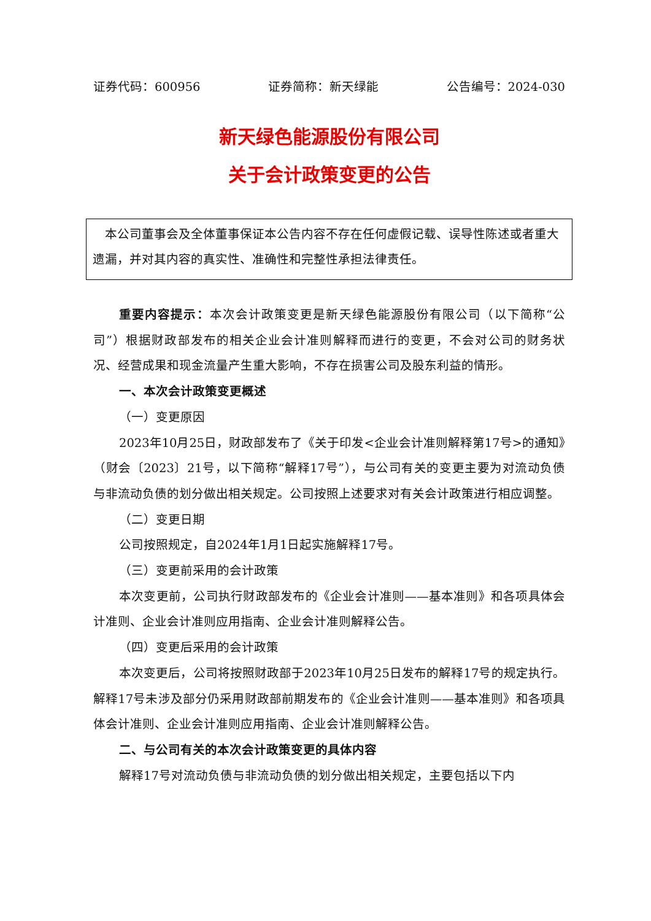证券代码：600956 证券简称：新天绿能 公告编号：2024-030
新天绿色能源股份有限公司
关于会计政策变更的公告
 本公司董事会及全体董事保证本公告内容不存在任何虚假记载、误导性陈述或者重大遗漏，并对其内容的真实性、准确性和完整性承担法律责任。
重要内容提示：本次会计政策变更是新天绿色能源股份有限公司（以下简称“公司”）根据财政部发布的相关企业会计准则解释而进行的变更，不会对公司的财务状况、经营成果和现金流量产生重大影响，不存在损害公司及股东利益的情形。
一、本次会计政策变更概述
（一）变更原因
2023年10月25日，财政部发布了《关于印发<企业会计准则解释第17号>的通知》（财会〔2023〕21号，以下简称“解释17号”），与公司有关的变更主要为对流动负债与非流动负债的划分做出相关规定。公司按照上述要求对有关会计政策进行相应调整。
（二）变更日期
公司按照规定，自2024年1月1日起实施解释17号。
（三）变更前采用的会计政策
本次变更前，公司执行财政部发布的《企业会计准则——基本准则》和各项具体会计准则、企业会计准则应用指南、企业会计准则解释公告。
（四）变更后采用的会计政策
本次变更后，公司将按照财政部于2023年10月25日发布的解释17号的规定执行。解释17号未涉及部分仍采用财政部前期发布的《企业会计准则——基本准则》和各项具体会计准则、企业会计准则应用指南、企业会计准则解释公告。
二、与公司有关的本次会计政策变更的具体内容
解释17号对流动负债与非流动负债的划分做出相关规定，主要包括以下内